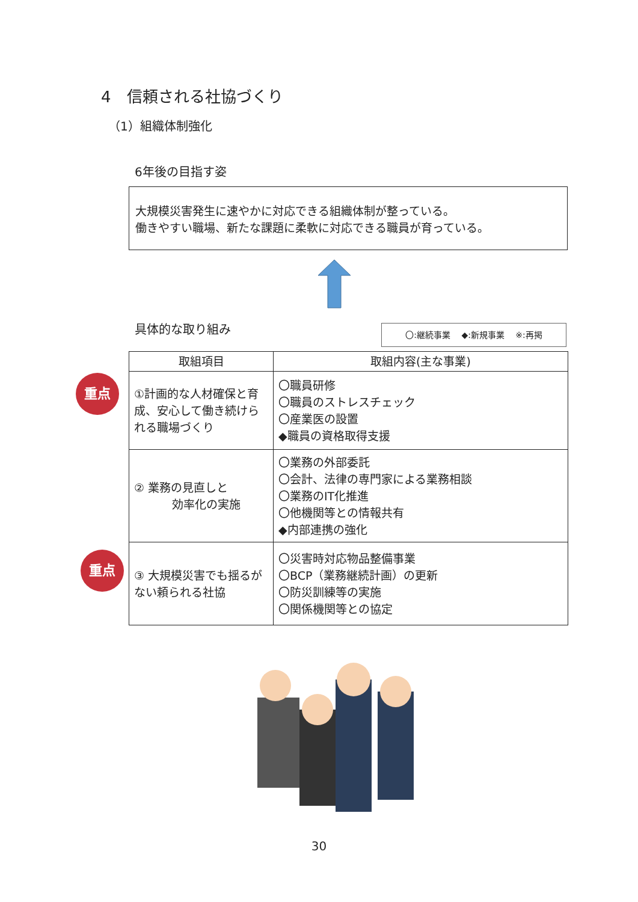4　信頼される社協づくり
（1）組織体制強化
6年後の目指す姿
大規模災害発生に速やかに対応できる組織体制が整っている。
働きやすい職場、新たな課題に柔軟に対応できる職員が育っている。
具体的な取り組み 〇:継続事業　 ◆:新規事業　 ※:再掲
| 取組項目 | 取組内容(主な事業) |
| --- | --- |
| ①計画的な人材確保と育成、安心して働き続けられる職場づくり | 〇職員研修 〇職員のストレスチェック 〇産業医の設置 ◆職員の資格取得支援 |
| ② 業務の見直しと 効率化の実施 | 〇業務の外部委託 〇会計、法律の専門家による業務相談 〇業務のIT化推進 〇他機関等との情報共有 ◆内部連携の強化 |
| ③ 大規模災害でも揺るがない頼られる社協 | 〇災害時対応物品整備事業 〇BCP（業務継続計画）の更新 〇防災訓練等の実施 〇関係機関等との協定 |
重点
重点
30